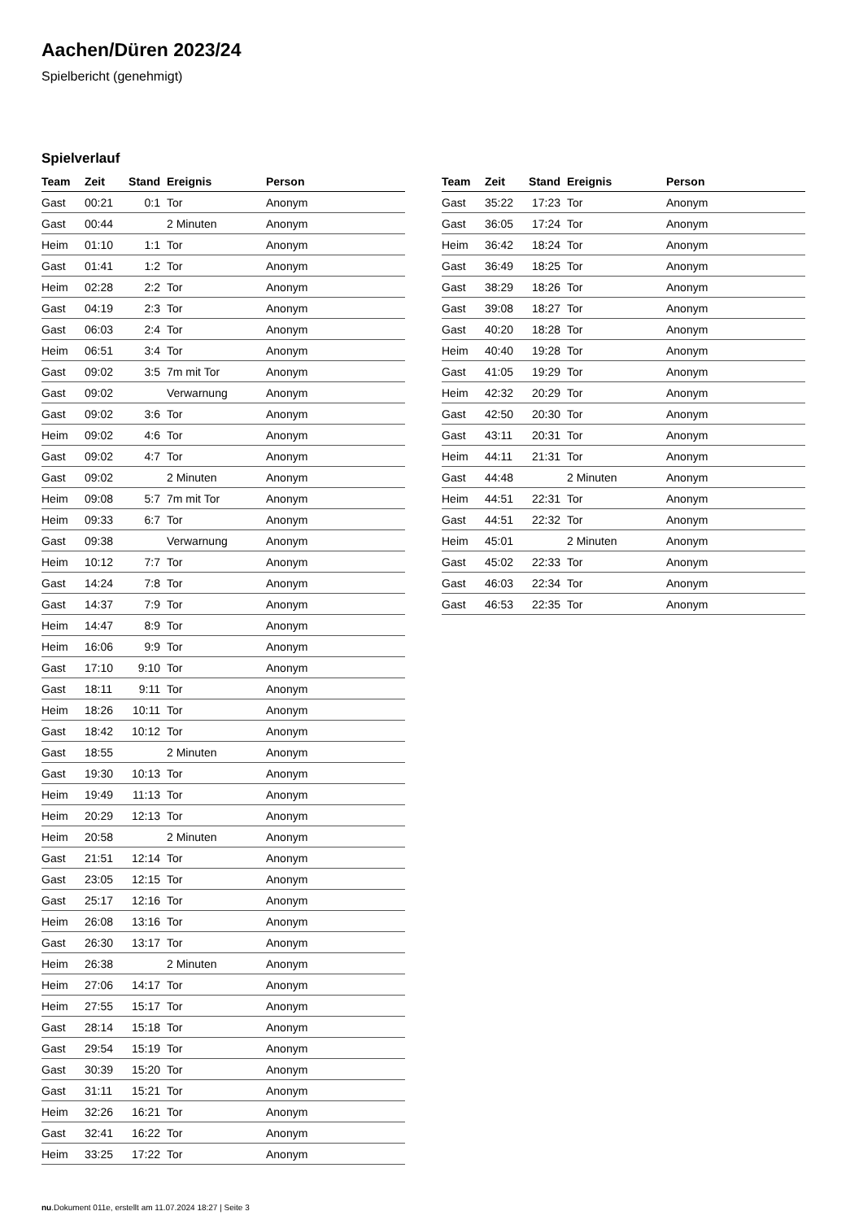Aachen/Düren 2023/24
Spielbericht (genehmigt)
Spielverlauf
| Team | Zeit | Stand | Ereignis | Person |
| --- | --- | --- | --- | --- |
| Gast | 00:21 | 0:1 | Tor | Anonym |
| Gast | 00:44 | | 2 Minuten | Anonym |
| Heim | 01:10 | 1:1 | Tor | Anonym |
| Gast | 01:41 | 1:2 | Tor | Anonym |
| Heim | 02:28 | 2:2 | Tor | Anonym |
| Gast | 04:19 | 2:3 | Tor | Anonym |
| Gast | 06:03 | 2:4 | Tor | Anonym |
| Heim | 06:51 | 3:4 | Tor | Anonym |
| Gast | 09:02 | 3:5 | 7m mit Tor | Anonym |
| Gast | 09:02 | | Verwarnung | Anonym |
| Gast | 09:02 | 3:6 | Tor | Anonym |
| Heim | 09:02 | 4:6 | Tor | Anonym |
| Gast | 09:02 | 4:7 | Tor | Anonym |
| Gast | 09:02 | | 2 Minuten | Anonym |
| Heim | 09:08 | 5:7 | 7m mit Tor | Anonym |
| Heim | 09:33 | 6:7 | Tor | Anonym |
| Gast | 09:38 | | Verwarnung | Anonym |
| Heim | 10:12 | 7:7 | Tor | Anonym |
| Gast | 14:24 | 7:8 | Tor | Anonym |
| Gast | 14:37 | 7:9 | Tor | Anonym |
| Heim | 14:47 | 8:9 | Tor | Anonym |
| Heim | 16:06 | 9:9 | Tor | Anonym |
| Gast | 17:10 | 9:10 | Tor | Anonym |
| Gast | 18:11 | 9:11 | Tor | Anonym |
| Heim | 18:26 | 10:11 | Tor | Anonym |
| Gast | 18:42 | 10:12 | Tor | Anonym |
| Gast | 18:55 | | 2 Minuten | Anonym |
| Gast | 19:30 | 10:13 | Tor | Anonym |
| Heim | 19:49 | 11:13 | Tor | Anonym |
| Heim | 20:29 | 12:13 | Tor | Anonym |
| Heim | 20:58 | | 2 Minuten | Anonym |
| Gast | 21:51 | 12:14 | Tor | Anonym |
| Gast | 23:05 | 12:15 | Tor | Anonym |
| Gast | 25:17 | 12:16 | Tor | Anonym |
| Heim | 26:08 | 13:16 | Tor | Anonym |
| Gast | 26:30 | 13:17 | Tor | Anonym |
| Heim | 26:38 | | 2 Minuten | Anonym |
| Heim | 27:06 | 14:17 | Tor | Anonym |
| Heim | 27:55 | 15:17 | Tor | Anonym |
| Gast | 28:14 | 15:18 | Tor | Anonym |
| Gast | 29:54 | 15:19 | Tor | Anonym |
| Gast | 30:39 | 15:20 | Tor | Anonym |
| Gast | 31:11 | 15:21 | Tor | Anonym |
| Heim | 32:26 | 16:21 | Tor | Anonym |
| Gast | 32:41 | 16:22 | Tor | Anonym |
| Heim | 33:25 | 17:22 | Tor | Anonym |
| Team | Zeit | Stand | Ereignis | Person |
| --- | --- | --- | --- | --- |
| Gast | 35:22 | 17:23 | Tor | Anonym |
| Gast | 36:05 | 17:24 | Tor | Anonym |
| Heim | 36:42 | 18:24 | Tor | Anonym |
| Gast | 36:49 | 18:25 | Tor | Anonym |
| Gast | 38:29 | 18:26 | Tor | Anonym |
| Gast | 39:08 | 18:27 | Tor | Anonym |
| Gast | 40:20 | 18:28 | Tor | Anonym |
| Heim | 40:40 | 19:28 | Tor | Anonym |
| Gast | 41:05 | 19:29 | Tor | Anonym |
| Heim | 42:32 | 20:29 | Tor | Anonym |
| Gast | 42:50 | 20:30 | Tor | Anonym |
| Gast | 43:11 | 20:31 | Tor | Anonym |
| Heim | 44:11 | 21:31 | Tor | Anonym |
| Gast | 44:48 | | 2 Minuten | Anonym |
| Heim | 44:51 | 22:31 | Tor | Anonym |
| Gast | 44:51 | 22:32 | Tor | Anonym |
| Heim | 45:01 | | 2 Minuten | Anonym |
| Gast | 45:02 | 22:33 | Tor | Anonym |
| Gast | 46:03 | 22:34 | Tor | Anonym |
| Gast | 46:53 | 22:35 | Tor | Anonym |
nu.Dokument 011e, erstellt am 11.07.2024 18:27 | Seite 3